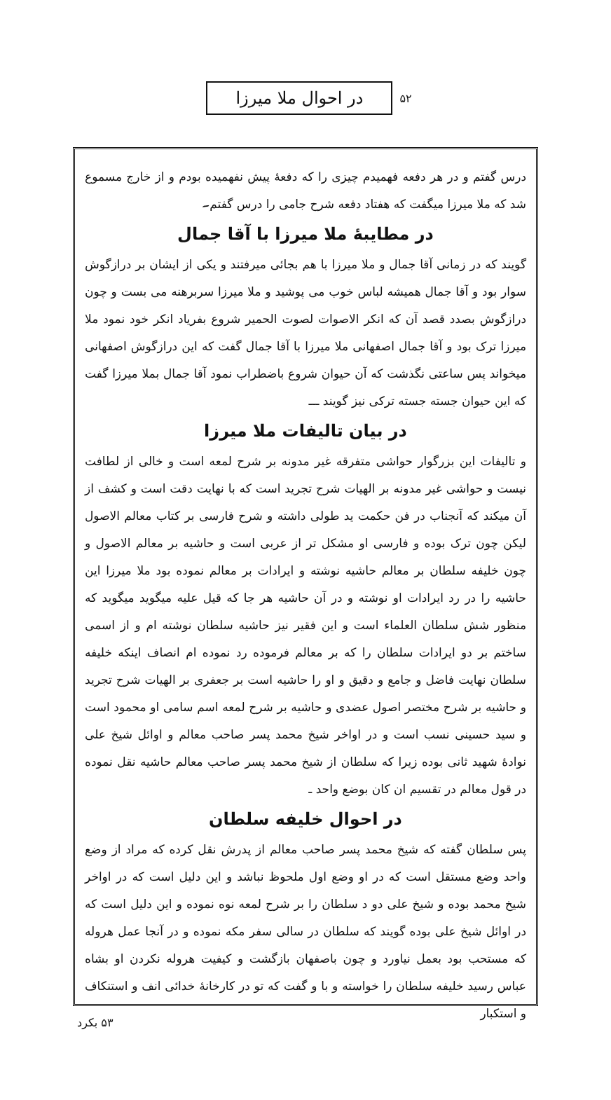۵۲
در احوال ملا میرزا
درس گفتم و در هر دفعه فهمیدم چیزی را که دفعهٔ پیش نفهمیده بودم و از خارج مسموع شد که ملا میرزا میگفت که هفتاد دفعه شرح جامی را درس گفتم۔
در مطایبهٔ ملا میرزا با آقا جمال
گویند که در زمانی آقا جمال و ملا میرزا با هم بجائی میرفتند و یکی از ایشان بر درازگوش سوار بود و آقا جمال همیشه لباس خوب می پوشید و ملا میرزا سربرهنه می بست و چون درازگوش بصدد قصد آن که انکر الاصوات لصوت الحمیر شروع بفریاد انکر خود نمود ملا میرزا ترک بود و آقا جمال اصفهانی ملا میرزا با آقا جمال گفت که این درازگوش اصفهانی میخواند پس ساعتی نگذشت که آن حیوان شروع باضطراب نمود آقا جمال بملا میرزا گفت که این حیوان جسته جسته ترکی نیز گویند ـــ
در بیان تالیفات ملا میرزا
و تالیفات این بزرگوار حواشی متفرقه غیر مدونه بر شرح لمعه است و خالی از لطافت نیست و حواشی غیر مدونه بر الهیات شرح تجرید است که با نهایت دقت است و کشف از آن میکند که آنجناب در فن حکمت ید طولی داشته و شرح فارسی بر کتاب معالم الاصول لیکن چون ترک بوده و فارسی او مشکل تر از عربی است و حاشیه بر معالم الاصول و چون خلیفه سلطان بر معالم حاشیه نوشته و ایرادات بر معالم نموده بود ملا میرزا این حاشیه را در رد ایرادات او نوشته و در آن حاشیه هر جا که قیل علیه میگوید میگوید که منظور شش سلطان العلماء است و این فقیر نیز حاشیه سلطان نوشته ام و از اسمی ساختم بر دو ایرادات سلطان را که بر معالم فرموده رد نموده ام انصاف اینکه خلیفه سلطان نهایت فاضل و جامع و دقیق و او را حاشیه است بر جعفری بر الهیات شرح تجرید و حاشیه بر شرح مختصر اصول عضدی و حاشیه بر شرح لمعه اسم سامی او محمود است و سید حسینی نسب است و در اواخر شیخ محمد پسر صاحب معالم و اوائل شیخ علی نوادهٔ شهید ثانی بوده زیرا که سلطان از شیخ محمد پسر صاحب معالم حاشیه نقل نموده در قول معالم در تقسیم ان کان بوضع واحد ـ
در احوال خلیفه سلطان
پس سلطان گفته که شیخ محمد پسر صاحب معالم از پدرش نقل کرده که مراد از وضع واحد وضع مستقل است که در او وضع اول ملحوظ نباشد و این دلیل است که در اواخر شیخ محمد بوده و شیخ علی دو د سلطان را بر شرح لمعه نوه نموده و این دلیل است که در اوائل شیخ علی بوده گویند که سلطان در سالی سفر مکه نموده و در آنجا عمل هروله که مستحب بود بعمل نیاورد و چون باصفهان بازگشت و کیفیت هروله نکردن او بشاه عباس رسید خلیفه سلطان را خواسته و با و گفت که تو در کارخانهٔ خدائی انف و استنکاف و استکبار
۵۳ بکرد